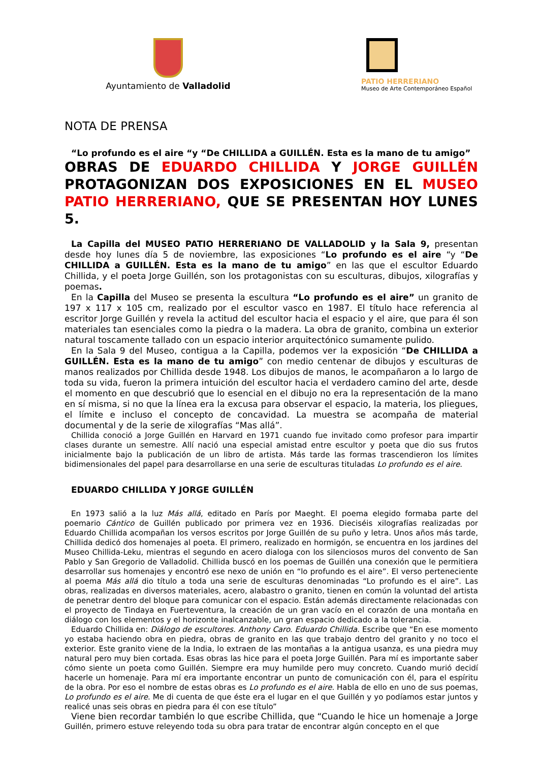Ayuntamiento de Valladolid
PATIO HERRERIANO
Museo de Arte Contemporáneo Español
NOTA DE PRENSA
“Lo profundo es el aire “y “De CHILLIDA a GUILLÉN. Esta es la mano de tu amigo”
OBRAS DE EDUARDO CHILLIDA Y JORGE GUILLÉN PROTAGONIZAN DOS EXPOSICIONES EN EL MUSEO PATIO HERRERIANO, QUE SE PRESENTAN HOY LUNES 5.
La Capilla del MUSEO PATIO HERRERIANO DE VALLADOLID y la Sala 9, presentan desde hoy lunes día 5 de noviembre, las exposiciones “Lo profundo es el aire “y “De CHILLIDA a GUILLÉN. Esta es la mano de tu amigo” en las que el escultor Eduardo Chillida, y el poeta Jorge Guillén, son los protagonistas con su esculturas, dibujos, xilografías y poemas.
En la Capilla del Museo se presenta la escultura “Lo profundo es el aire” un granito de 197 x 117 x 105 cm, realizado por el escultor vasco en 1987. El título hace referencia al escritor Jorge Guillén y revela la actitud del escultor hacia el espacio y el aire, que para él son materiales tan esenciales como la piedra o la madera. La obra de granito, combina un exterior natural toscamente tallado con un espacio interior arquitectónico sumamente pulido.
En la Sala 9 del Museo, contigua a la Capilla, podemos ver la exposición “De CHILLIDA a GUILLÉN. Esta es la mano de tu amigo” con medio centenar de dibujos y esculturas de manos realizados por Chillida desde 1948. Los dibujos de manos, le acompañaron a lo largo de toda su vida, fueron la primera intuición del escultor hacia el verdadero camino del arte, desde el momento en que descubrió que lo esencial en el dibujo no era la representación de la mano en sí misma, si no que la línea era la excusa para observar el espacio, la materia, los pliegues, el límite e incluso el concepto de concavidad. La muestra se acompaña de material documental y de la serie de xilografías “Mas allá”.
Chillida conoció a Jorge Guillén en Harvard en 1971 cuando fue invitado como profesor para impartir clases durante un semestre. Allí nació una especial amistad entre escultor y poeta que dio sus frutos inicialmente bajo la publicación de un libro de artista. Más tarde las formas trascendieron los límites bidimensionales del papel para desarrollarse en una serie de esculturas tituladas Lo profundo es el aire.
EDUARDO CHILLIDA Y JORGE GUILLÉN
En 1973 salió a la luz Más allá, editado en París por Maeght. El poema elegido formaba parte del poemario Cántico de Guillén publicado por primera vez en 1936. Dieciséis xilografías realizadas por Eduardo Chillida acompañan los versos escritos por Jorge Guillén de su puño y letra. Unos años más tarde, Chillida dedicó dos homenajes al poeta. El primero, realizado en hormigón, se encuentra en los jardines del Museo Chillida-Leku, mientras el segundo en acero dialoga con los silenciosos muros del convento de San Pablo y San Gregorio de Valladolid. Chillida buscó en los poemas de Guillén una conexión que le permitiera desarrollar sus homenajes y encontró ese nexo de unión en “lo profundo es el aire”. El verso perteneciente al poema Más allá dio título a toda una serie de esculturas denominadas “Lo profundo es el aire”. Las obras, realizadas en diversos materiales, acero, alabastro o granito, tienen en común la voluntad del artista de penetrar dentro del bloque para comunicar con el espacio. Están además directamente relacionadas con el proyecto de Tindaya en Fuerteventura, la creación de un gran vacío en el corazón de una montaña en diálogo con los elementos y el horizonte inalcanzable, un gran espacio dedicado a la tolerancia.
Eduardo Chillida en: Diálogo de escultores. Anthony Caro. Eduardo Chillida. Escribe que “En ese momento yo estaba haciendo obra en piedra, obras de granito en las que trabajo dentro del granito y no toco el exterior. Este granito viene de la India, lo extraen de las montañas a la antigua usanza, es una piedra muy natural pero muy bien cortada. Esas obras las hice para el poeta Jorge Guillén. Para mí es importante saber cómo siente un poeta como Guillén. Siempre era muy humilde pero muy concreto. Cuando murió decidí hacerle un homenaje. Para mí era importante encontrar un punto de comunicación con él, para el espíritu de la obra. Por eso el nombre de estas obras es Lo profundo es el aire. Habla de ello en uno de sus poemas, Lo profundo es el aire. Me di cuenta de que éste era el lugar en el que Guillén y yo podíamos estar juntos y realicé unas seis obras en piedra para él con ese título”
Viene bien recordar también lo que escribe Chillida, que “Cuando le hice un homenaje a Jorge Guillén, primero estuve releyendo toda su obra para tratar de encontrar algún concepto en el que